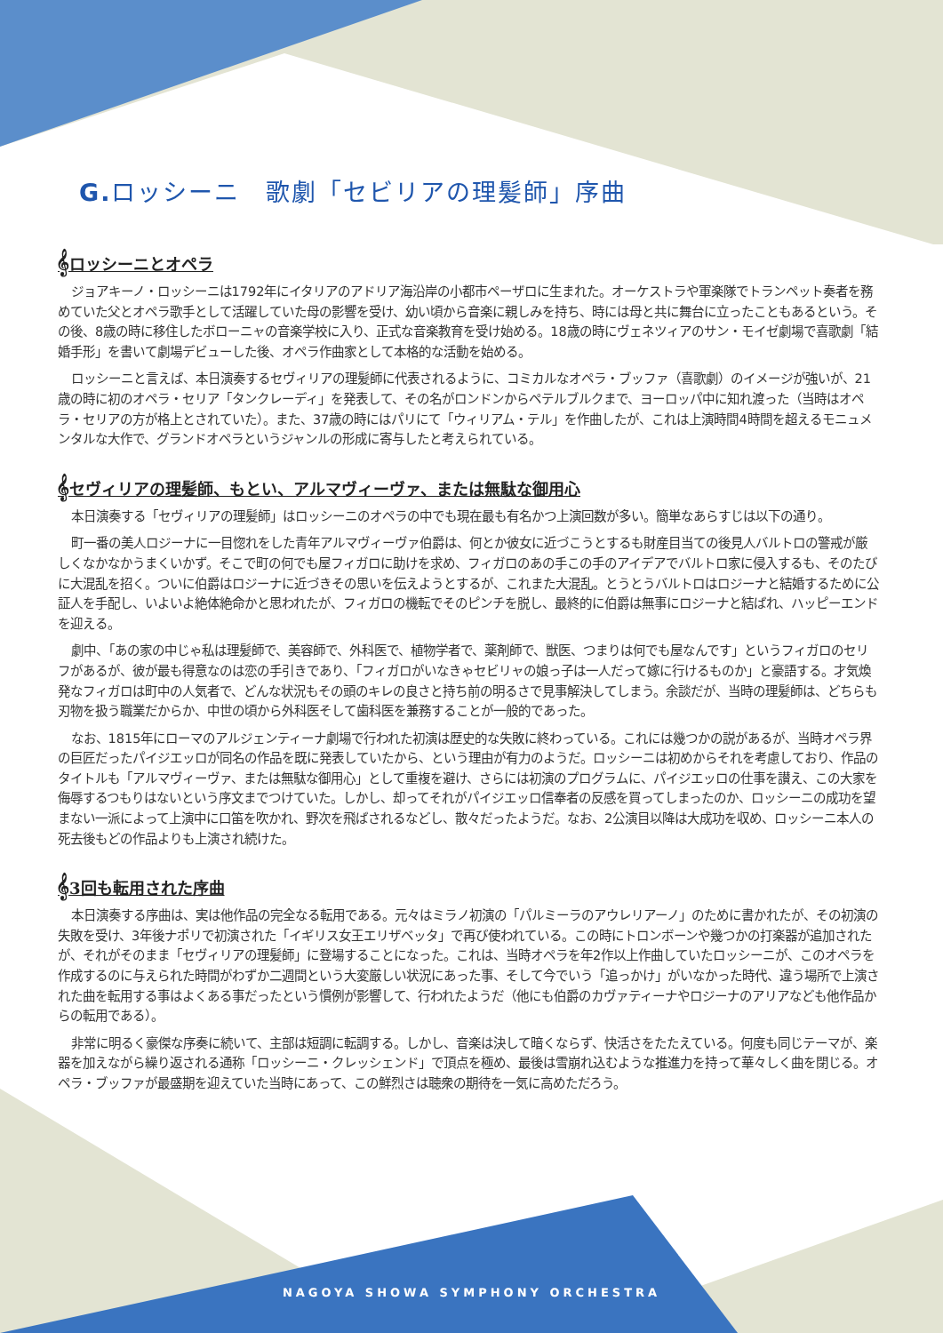G. ロッシーニ　歌劇「セビリアの理髪師」序曲
𝄞ロッシーニとオペラ
ジョアキーノ・ロッシーニは1792年にイタリアのアドリア海沿岸の小都市ペーザロに生まれた。オーケストラや軍楽隊でトランペット奏者を務めていた父とオペラ歌手として活躍していた母の影響を受け、幼い頃から音楽に親しみを持ち、時には母と共に舞台に立ったこともあるという。その後、8歳の時に移住したボローニャの音楽学校に入り、正式な音楽教育を受け始める。18歳の時にヴェネツィアのサン・モイゼ劇場で喜歌劇「結婚手形」を書いて劇場デビューした後、オペラ作曲家として本格的な活動を始める。
ロッシーニと言えば、本日演奏するセヴィリアの理髪師に代表されるように、コミカルなオペラ・ブッファ（喜歌劇）のイメージが強いが、21歳の時に初のオペラ・セリア「タンクレーディ」を発表して、その名がロンドンからペテルブルクまで、ヨーロッパ中に知れ渡った（当時はオペラ・セリアの方が格上とされていた）。また、37歳の時にはパリにて「ウィリアム・テル」を作曲したが、これは上演時間4時間を超えるモニュメンタルな大作で、グランドオペラというジャンルの形成に寄与したと考えられている。
𝄞セヴィリアの理髪師、もとい、アルマヴィーヴァ、または無駄な御用心
本日演奏する「セヴィリアの理髪師」はロッシーニのオペラの中でも現在最も有名かつ上演回数が多い。簡単なあらすじは以下の通り。
町一番の美人ロジーナに一目惚れをした青年アルマヴィーヴァ伯爵は、何とか彼女に近づこうとするも財産目当ての後見人バルトロの警戒が厳しくなかなかうまくいかず。そこで町の何でも屋フィガロに助けを求め、フィガロのあの手この手のアイデアでバルトロ家に侵入するも、そのたびに大混乱を招く。ついに伯爵はロジーナに近づきその思いを伝えようとするが、これまた大混乱。とうとうバルトロはロジーナと結婚するために公証人を手配し、いよいよ絶体絶命かと思われたが、フィガロの機転でそのピンチを脱し、最終的に伯爵は無事にロジーナと結ばれ、ハッピーエンドを迎える。
劇中、「あの家の中じゃ私は理髪師で、美容師で、外科医で、植物学者で、薬剤師で、獣医、つまりは何でも屋なんです」というフィガロのセリフがあるが、彼が最も得意なのは恋の手引きであり、「フィガロがいなきゃセビリャの娘っ子は一人だって嫁に行けるものか」と豪語する。才気煥発なフィガロは町中の人気者で、どんな状況もその頭のキレの良さと持ち前の明るさで見事解決してしまう。余談だが、当時の理髪師は、どちらも刃物を扱う職業だからか、中世の頃から外科医そして歯科医を兼務することが一般的であった。
なお、1815年にローマのアルジェンティーナ劇場で行われた初演は歴史的な失敗に終わっている。これには幾つかの説があるが、当時オペラ界の巨匠だったパイジエッロが同名の作品を既に発表していたから、という理由が有力のようだ。ロッシーニは初めからそれを考慮しており、作品のタイトルも「アルマヴィーヴァ、または無駄な御用心」として重複を避け、さらには初演のプログラムに、パイジエッロの仕事を讃え、この大家を侮辱するつもりはないという序文までつけていた。しかし、却ってそれがパイジエッロ信奉者の反感を買ってしまったのか、ロッシーニの成功を望まない一派によって上演中に口笛を吹かれ、野次を飛ばされるなどし、散々だったようだ。なお、2公演目以降は大成功を収め、ロッシーニ本人の死去後もどの作品よりも上演され続けた。
𝄞3回も転用された序曲
本日演奏する序曲は、実は他作品の完全なる転用である。元々はミラノ初演の「パルミーラのアウレリアーノ」のために書かれたが、その初演の失敗を受け、3年後ナポリで初演された「イギリス女王エリザベッタ」で再び使われている。この時にトロンボーンや幾つかの打楽器が追加されたが、それがそのまま「セヴィリアの理髪師」に登場することになった。これは、当時オペラを年2作以上作曲していたロッシーニが、このオペラを作成するのに与えられた時間がわずか二週間という大変厳しい状況にあった事、そして今でいう「追っかけ」がいなかった時代、違う場所で上演された曲を転用する事はよくある事だったという慣例が影響して、行われたようだ（他にも伯爵のカヴァティーナやロジーナのアリアなども他作品からの転用である）。
非常に明るく豪傑な序奏に続いて、主部は短調に転調する。しかし、音楽は決して暗くならず、快活さをたたえている。何度も同じテーマが、楽器を加えながら繰り返される通称「ロッシーニ・クレッシェンド」で頂点を極め、最後は雪崩れ込むような推進力を持って華々しく曲を閉じる。オペラ・ブッファが最盛期を迎えていた当時にあって、この鮮烈さは聴衆の期待を一気に高めただろう。
NAGOYA SHOWA SYMPHONY ORCHESTRA